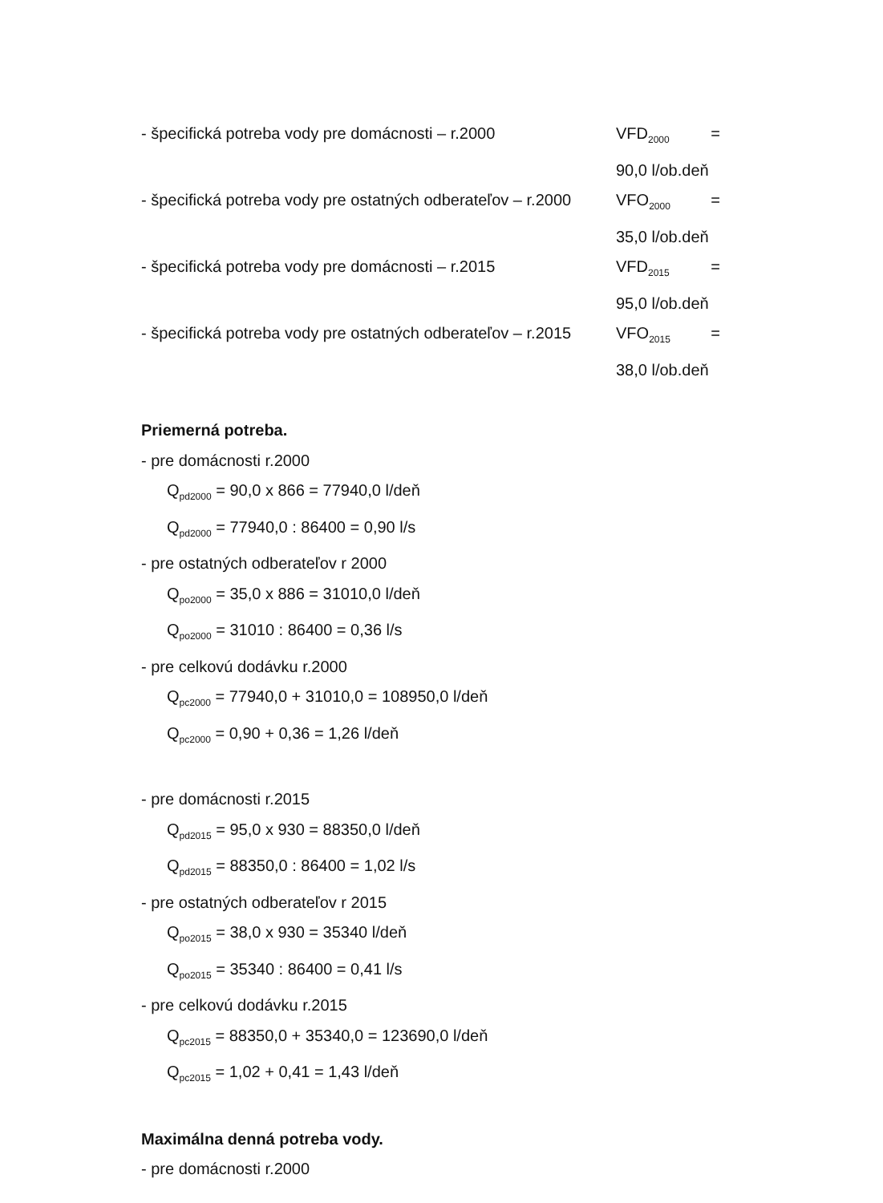- špecifická potreba vody pre domácnosti – r.2000 VFD<sub>2000</sub> =
90,0 l/ob.deň
- špecifická potreba vody pre ostatných odberateľov – r.2000 VFO<sub>2000</sub> =
35,0 l/ob.deň
- špecifická potreba vody pre domácnosti – r.2015 VFD<sub>2015</sub> =
95,0 l/ob.deň
- špecifická potreba vody pre ostatných odberateľov – r.2015 VFO<sub>2015</sub> =
38,0 l/ob.deň
Priemerná potreba.
- pre domácnosti r.2000
Q<sub>pd2000</sub> = 90,0 x 866 = 77940,0 l/deň
Q<sub>pd2000</sub> = 77940,0 : 86400 = 0,90 l/s
- pre ostatných odberateľov r 2000
Q<sub>po2000</sub> = 35,0 x 886 = 31010,0 l/deň
Q<sub>po2000</sub> = 31010 : 86400 = 0,36 l/s
- pre celkovú dodávku r.2000
Q<sub>pc2000</sub> = 77940,0 + 31010,0 = 108950,0 l/deň
Q<sub>pc2000</sub> = 0,90 + 0,36 = 1,26 l/deň
- pre domácnosti r.2015
Q<sub>pd2015</sub> = 95,0 x 930 = 88350,0 l/deň
Q<sub>pd2015</sub> = 88350,0 : 86400 = 1,02 l/s
- pre ostatných odberateľov r 2015
Q<sub>po2015</sub> = 38,0 x 930 = 35340 l/deň
Q<sub>po2015</sub> = 35340 : 86400 = 0,41 l/s
- pre celkovú dodávku r.2015
Q<sub>pc2015</sub> = 88350,0 + 35340,0 = 123690,0 l/deň
Q<sub>pc2015</sub> = 1,02 + 0,41 = 1,43 l/deň
Maximálna denná potreba vody.
- pre domácnosti r.2000